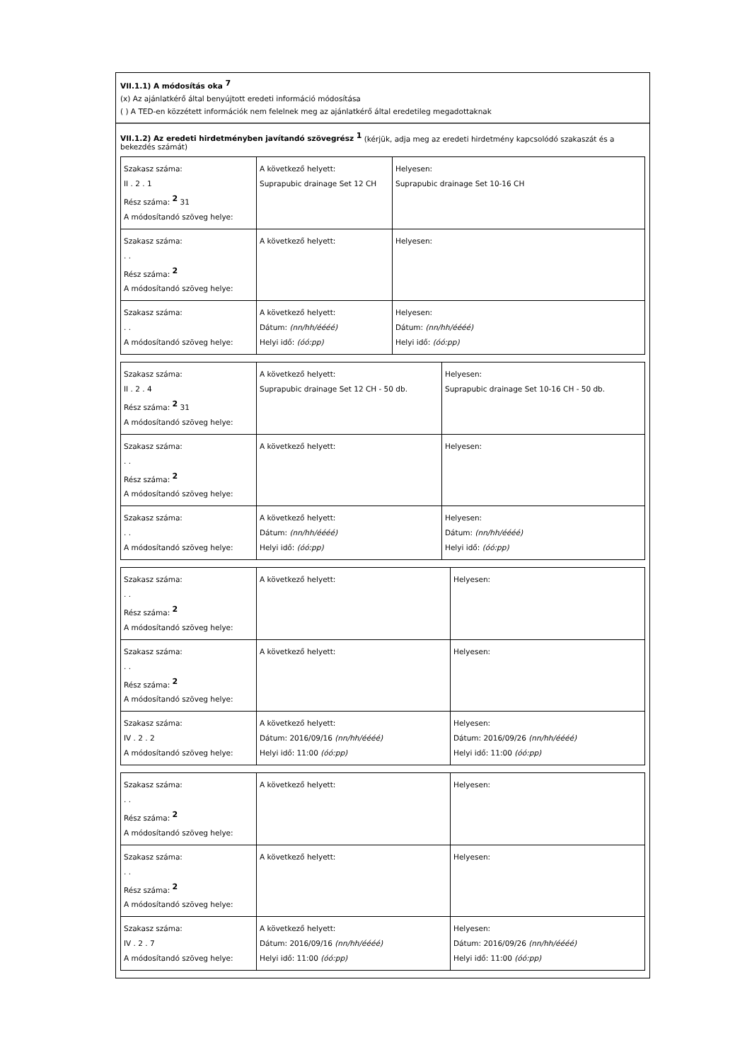VII.1.1) A módosítás oka <sup>7</sup>
(x) Az ajánlatkérő által benyújtott eredeti információ módosítása
( ) A TED-en közzétett információk nem felelnek meg az ajánlatkérő által eredetileg megadottaknak
VII.1.2) Az eredeti hirdetményben javítandó szövegrész <sup>1</sup> (kérjük, adja meg az eredeti hirdetmény kapcsolódó szakaszát és a bekezdés számát)
| Szakasz száma: II . 2 . 1 Rész száma: <sup>2</sup> 31 A módosítandó szöveg helye: | A következő helyett: Suprapubic drainage Set 12 CH | Helyesen: Suprapubic drainage Set 10-16 CH |
| Szakasz száma: . . Rész száma: <sup>2</sup> A módosítandó szöveg helye: | A következő helyett: | Helyesen: |
| Szakasz száma: . . A módosítandó szöveg helye: | A következő helyett: Dátum: (nn/hh/éééé) Helyi idő: (óó:pp) | Helyesen: Dátum: (nn/hh/éééé) Helyi idő: (óó:pp) |
| Szakasz száma: II . 2 . 4 Rész száma: <sup>2</sup> 31 A módosítandó szöveg helye: | A következő helyett: Suprapubic drainage Set 12 CH - 50 db. | Helyesen: Suprapubic drainage Set 10-16 CH - 50 db. |
| Szakasz száma: . . Rész száma: <sup>2</sup> A módosítandó szöveg helye: | A következő helyett: | Helyesen: |
| Szakasz száma: . . A módosítandó szöveg helye: | A következő helyett: Dátum: (nn/hh/éééé) Helyi idő: (óó:pp) | Helyesen: Dátum: (nn/hh/éééé) Helyi idő: (óó:pp) |
| Szakasz száma: . . Rész száma: <sup>2</sup> A módosítandó szöveg helye: | A következő helyett: | Helyesen: |
| Szakasz száma: . . Rész száma: <sup>2</sup> A módosítandó szöveg helye: | A következő helyett: | Helyesen: |
| Szakasz száma: IV . 2 . 2 A módosítandó szöveg helye: | A következő helyett: Dátum: 2016/09/16 (nn/hh/éééé) Helyi idő: 11:00 (óó:pp) | Helyesen: Dátum: 2016/09/26 (nn/hh/éééé) Helyi idő: 11:00 (óó:pp) |
| Szakasz száma: . . Rész száma: <sup>2</sup> A módosítandó szöveg helye: | A következő helyett: | Helyesen: |
| Szakasz száma: . . Rész száma: <sup>2</sup> A módosítandó szöveg helye: | A következő helyett: | Helyesen: |
| Szakasz száma: IV . 2 . 7 A módosítandó szöveg helye: | A következő helyett: Dátum: 2016/09/16 (nn/hh/éééé) Helyi idő: 11:00 (óó:pp) | Helyesen: Dátum: 2016/09/26 (nn/hh/éééé) Helyi idő: 11:00 (óó:pp) |